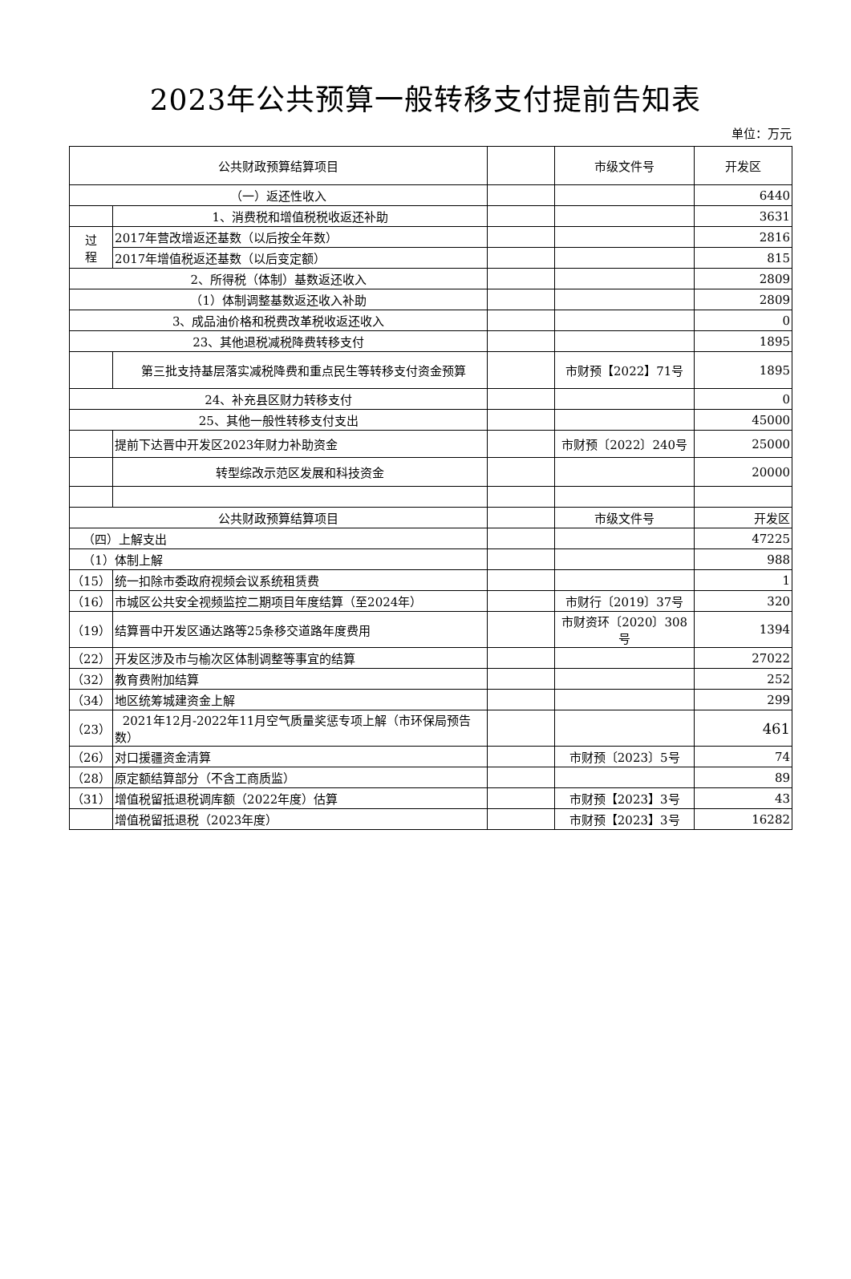2023年公共预算一般转移支付提前告知表
单位：万元
| 公共财政预算结算项目 | | | 市级文件号 | 开发区 |
| （一）返还性收入 | | | | 6440 |
| | 1、消费税和增值税税收返还补助 | | | 3631 |
| 过 程 | 2017年营改增返还基数（以后按全年数） | | | 2816 |
| | 2017年增值税返还基数（以后变定额） | | | 815 |
| 2、所得税（体制）基数返还收入 | | | | 2809 |
| （1）体制调整基数返还收入补助 | | | | 2809 |
| 3、成品油价格和税费改革税收返还收入 | | | | 0 |
| 23、其他退税减税降费转移支付 | | | | 1895 |
| | 第三批支持基层落实减税降费和重点民生等转移支付资金预算 | | 市财预【2022】71号 | 1895 |
| 24、补充县区财力转移支付 | | | | 0 |
| 25、其他一般性转移支付支出 | | | | 45000 |
| | 提前下达晋中开发区2023年财力补助资金 | | 市财预〔2022〕240号 | 25000 |
| | 转型综改示范区发展和科技资金 | | | 20000 |
| 公共财政预算结算项目 | | | 市级文件号 | 开发区 |
| （四）上解支出 | | | | 47225 |
| （1）体制上解 | | | | 988 |
| （15） | 统一扣除市委政府视频会议系统租赁费 | | | 1 |
| （16） | 市城区公共安全视频监控二期项目年度结算（至2024年） | | 市财行〔2019〕37号 | 320 |
| （19） | 结算晋中开发区通达路等25条移交道路年度费用 | | 市财资环〔2020〕308号 | 1394 |
| （22） | 开发区涉及市与榆次区体制调整等事宜的结算 | | | 27022 |
| （32） | 教育费附加结算 | | | 252 |
| （34） | 地区统筹城建资金上解 | | | 299 |
| （23） | 2021年12月-2022年11月空气质量奖惩专项上解（市环保局预告数） | | | 461 |
| （26） | 对口援疆资金清算 | | 市财预〔2023〕5号 | 74 |
| （28） | 原定额结算部分（不含工商质监） | | | 89 |
| （31） | 增值税留抵退税调库额（2022年度）估算 | | 市财预【2023】3号 | 43 |
| | 增值税留抵退税（2023年度） | | 市财预【2023】3号 | 16282 |